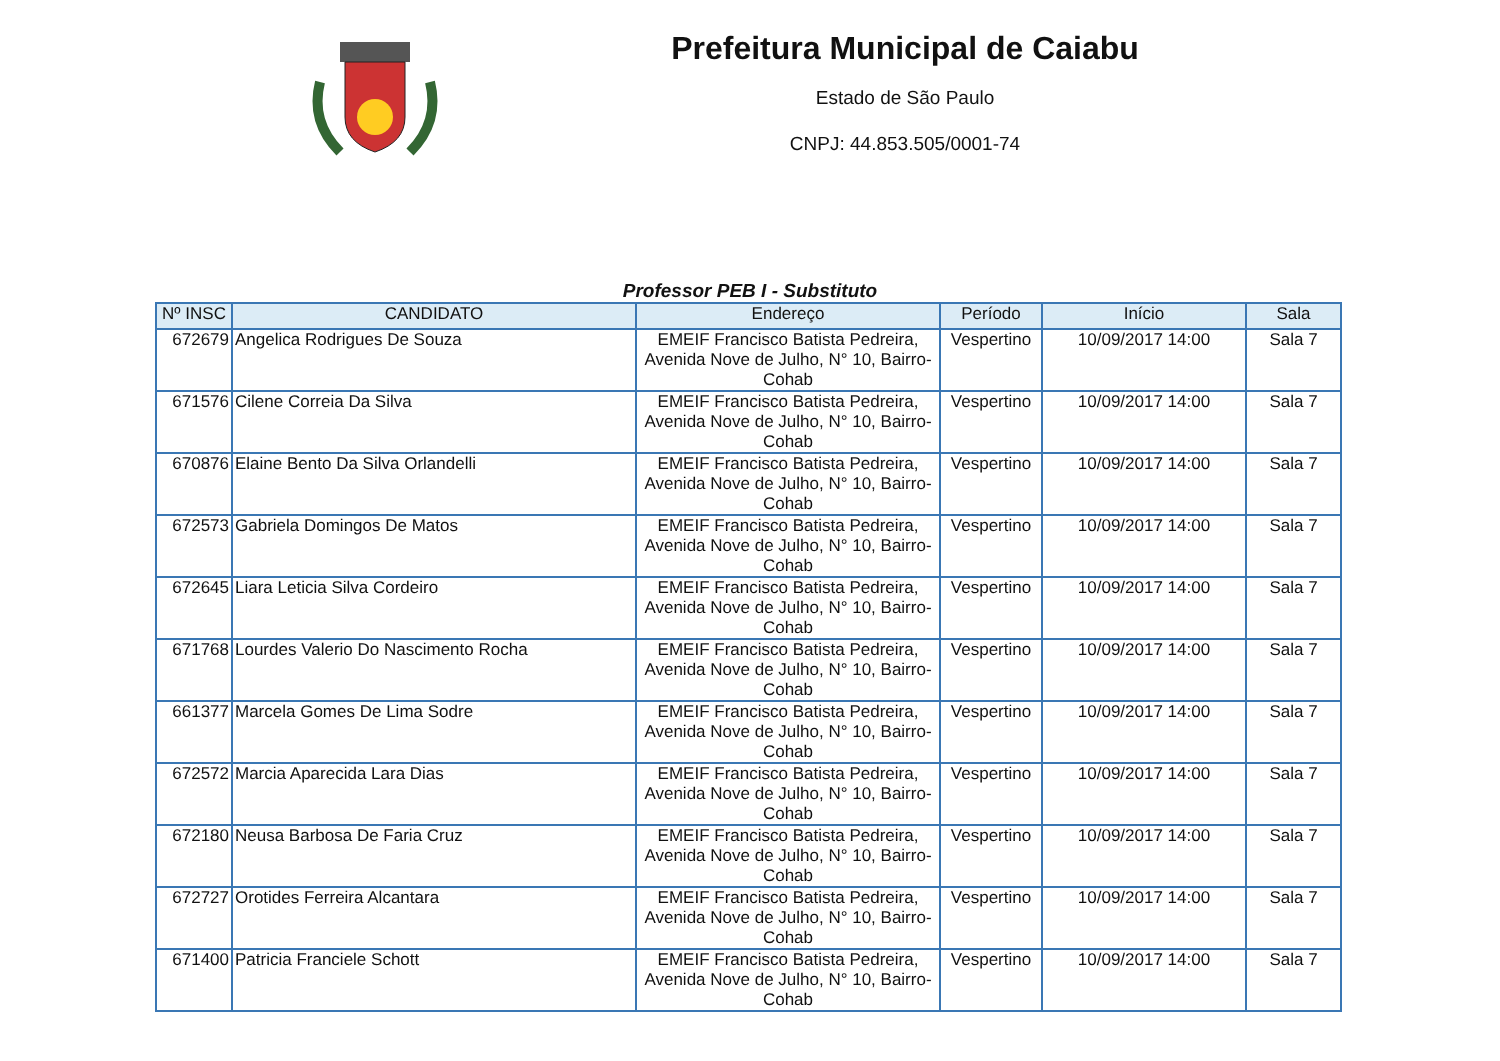Prefeitura Municipal de Caiabu
Estado de São Paulo
CNPJ: 44.853.505/0001-74
Professor PEB I - Substituto
| Nº INSC | CANDIDATO | Endereço | Período | Início | Sala |
| --- | --- | --- | --- | --- | --- |
| 672679 | Angelica Rodrigues De Souza | EMEIF Francisco Batista Pedreira, Avenida Nove de Julho, N° 10, Bairro-Cohab | Vespertino | 10/09/2017 14:00 | Sala 7 |
| 671576 | Cilene Correia Da Silva | EMEIF Francisco Batista Pedreira, Avenida Nove de Julho, N° 10, Bairro-Cohab | Vespertino | 10/09/2017 14:00 | Sala 7 |
| 670876 | Elaine Bento Da Silva Orlandelli | EMEIF Francisco Batista Pedreira, Avenida Nove de Julho, N° 10, Bairro-Cohab | Vespertino | 10/09/2017 14:00 | Sala 7 |
| 672573 | Gabriela Domingos De Matos | EMEIF Francisco Batista Pedreira, Avenida Nove de Julho, N° 10, Bairro-Cohab | Vespertino | 10/09/2017 14:00 | Sala 7 |
| 672645 | Liara Leticia Silva Cordeiro | EMEIF Francisco Batista Pedreira, Avenida Nove de Julho, N° 10, Bairro-Cohab | Vespertino | 10/09/2017 14:00 | Sala 7 |
| 671768 | Lourdes Valerio Do Nascimento Rocha | EMEIF Francisco Batista Pedreira, Avenida Nove de Julho, N° 10, Bairro-Cohab | Vespertino | 10/09/2017 14:00 | Sala 7 |
| 661377 | Marcela Gomes De Lima Sodre | EMEIF Francisco Batista Pedreira, Avenida Nove de Julho, N° 10, Bairro-Cohab | Vespertino | 10/09/2017 14:00 | Sala 7 |
| 672572 | Marcia Aparecida Lara Dias | EMEIF Francisco Batista Pedreira, Avenida Nove de Julho, N° 10, Bairro-Cohab | Vespertino | 10/09/2017 14:00 | Sala 7 |
| 672180 | Neusa Barbosa De Faria Cruz | EMEIF Francisco Batista Pedreira, Avenida Nove de Julho, N° 10, Bairro-Cohab | Vespertino | 10/09/2017 14:00 | Sala 7 |
| 672727 | Orotides Ferreira Alcantara | EMEIF Francisco Batista Pedreira, Avenida Nove de Julho, N° 10, Bairro-Cohab | Vespertino | 10/09/2017 14:00 | Sala 7 |
| 671400 | Patricia Franciele Schott | EMEIF Francisco Batista Pedreira, Avenida Nove de Julho, N° 10, Bairro-Cohab | Vespertino | 10/09/2017 14:00 | Sala 7 |